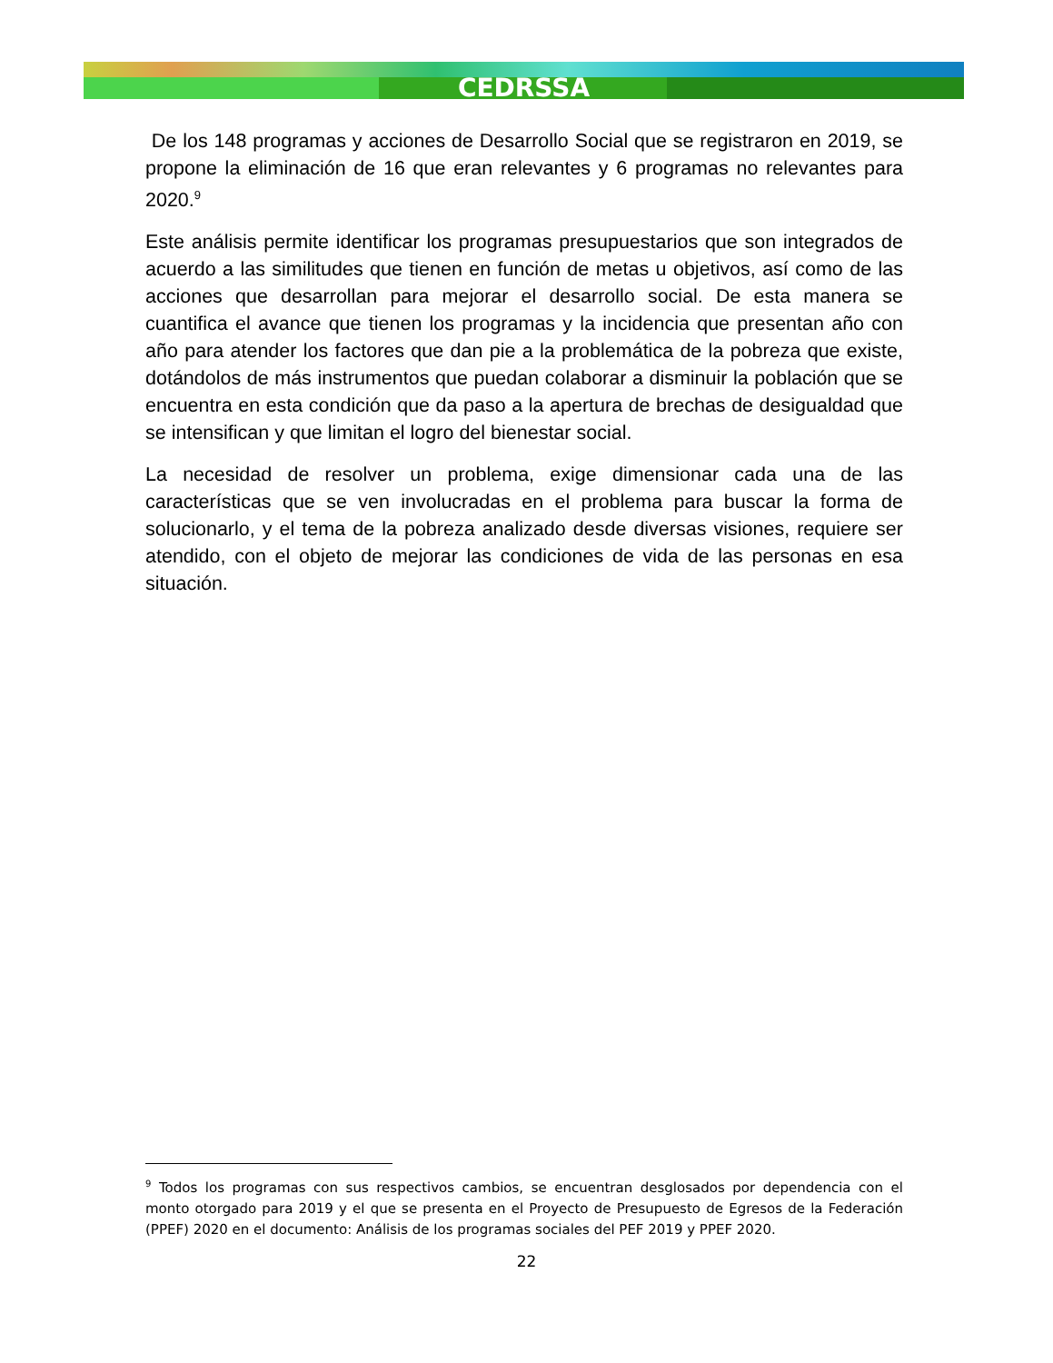CEDRSSA
De los 148 programas y acciones de Desarrollo Social que se registraron en 2019, se propone la eliminación de 16 que eran relevantes y 6 programas no relevantes para 2020.<sup>9</sup>
Este análisis permite identificar los programas presupuestarios que son integrados de acuerdo a las similitudes que tienen en función de metas u objetivos, así como de las acciones que desarrollan para mejorar el desarrollo social. De esta manera se cuantifica el avance que tienen los programas y la incidencia que presentan año con año para atender los factores que dan pie a la problemática de la pobreza que existe, dotándolos de más instrumentos que puedan colaborar a disminuir la población que se encuentra en esta condición que da paso a la apertura de brechas de desigualdad que se intensifican y que limitan el logro del bienestar social.
La necesidad de resolver un problema, exige dimensionar cada una de las características que se ven involucradas en el problema para buscar la forma de solucionarlo, y el tema de la pobreza analizado desde diversas visiones, requiere ser atendido, con el objeto de mejorar las condiciones de vida de las personas en esa situación.
<sup>9</sup> Todos los programas con sus respectivos cambios, se encuentran desglosados por dependencia con el monto otorgado para 2019 y el que se presenta en el Proyecto de Presupuesto de Egresos de la Federación (PPEF) 2020 en el documento: Análisis de los programas sociales del PEF 2019 y PPEF 2020.
22